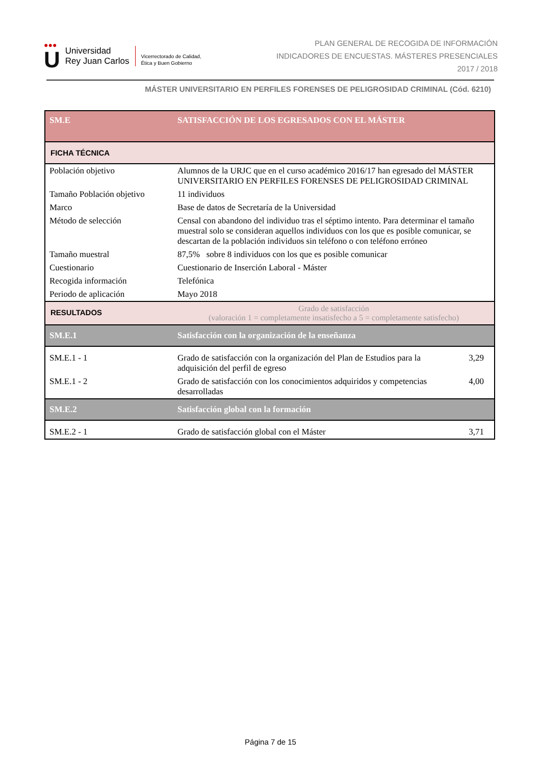●●●
U
Universidad
Rey Juan Carlos
Vicerrectorado de Calidad,
Ética y Buen Gobierno
PLAN GENERAL DE RECOGIDA DE INFORMACIÓN
INDICADORES DE ENCUESTAS. MÁSTERES PRESENCIALES
2017 / 2018
MÁSTER UNIVERSITARIO EN PERFILES FORENSES DE PELIGROSIDAD CRIMINAL (Cód. 6210)
| SM.E | SATISFACCIÓN DE LOS EGRESADOS CON EL MÁSTER | |
| FICHA TÉCNICA | | |
| Población objetivo | Alumnos de la URJC que en el curso académico 2016/17 han egresado del MÁSTER UNIVERSITARIO EN PERFILES FORENSES DE PELIGROSIDAD CRIMINAL | |
| Tamaño Población objetivo | 11 individuos | |
| Marco | Base de datos de Secretaría de la Universidad | |
| Método de selección | Censal con abandono del individuo tras el séptimo intento. Para determinar el tamaño muestral solo se consideran aquellos individuos con los que es posible comunicar, se descartan de la población individuos sin teléfono o con teléfono erróneo | |
| Tamaño muestral | 87,5% sobre 8 individuos con los que es posible comunicar | |
| Cuestionario | Cuestionario de Inserción Laboral - Máster | |
| Recogida información | Telefónica | |
| Periodo de aplicación | Mayo 2018 | |
| RESULTADOS | Grado de satisfacción (valoración 1 = completamente insatisfecho a 5 = completamente satisfecho) | |
| SM.E.1 | Satisfacción con la organización de la enseñanza | |
| SM.E.1 - 1 | Grado de satisfacción con la organización del Plan de Estudios para la adquisición del perfil de egreso | 3,29 |
| SM.E.1 - 2 | Grado de satisfacción con los conocimientos adquiridos y competencias desarrolladas | 4,00 |
| SM.E.2 | Satisfacción global con la formación | |
| SM.E.2 - 1 | Grado de satisfacción global con el Máster | 3,71 |
Página 7 de 15